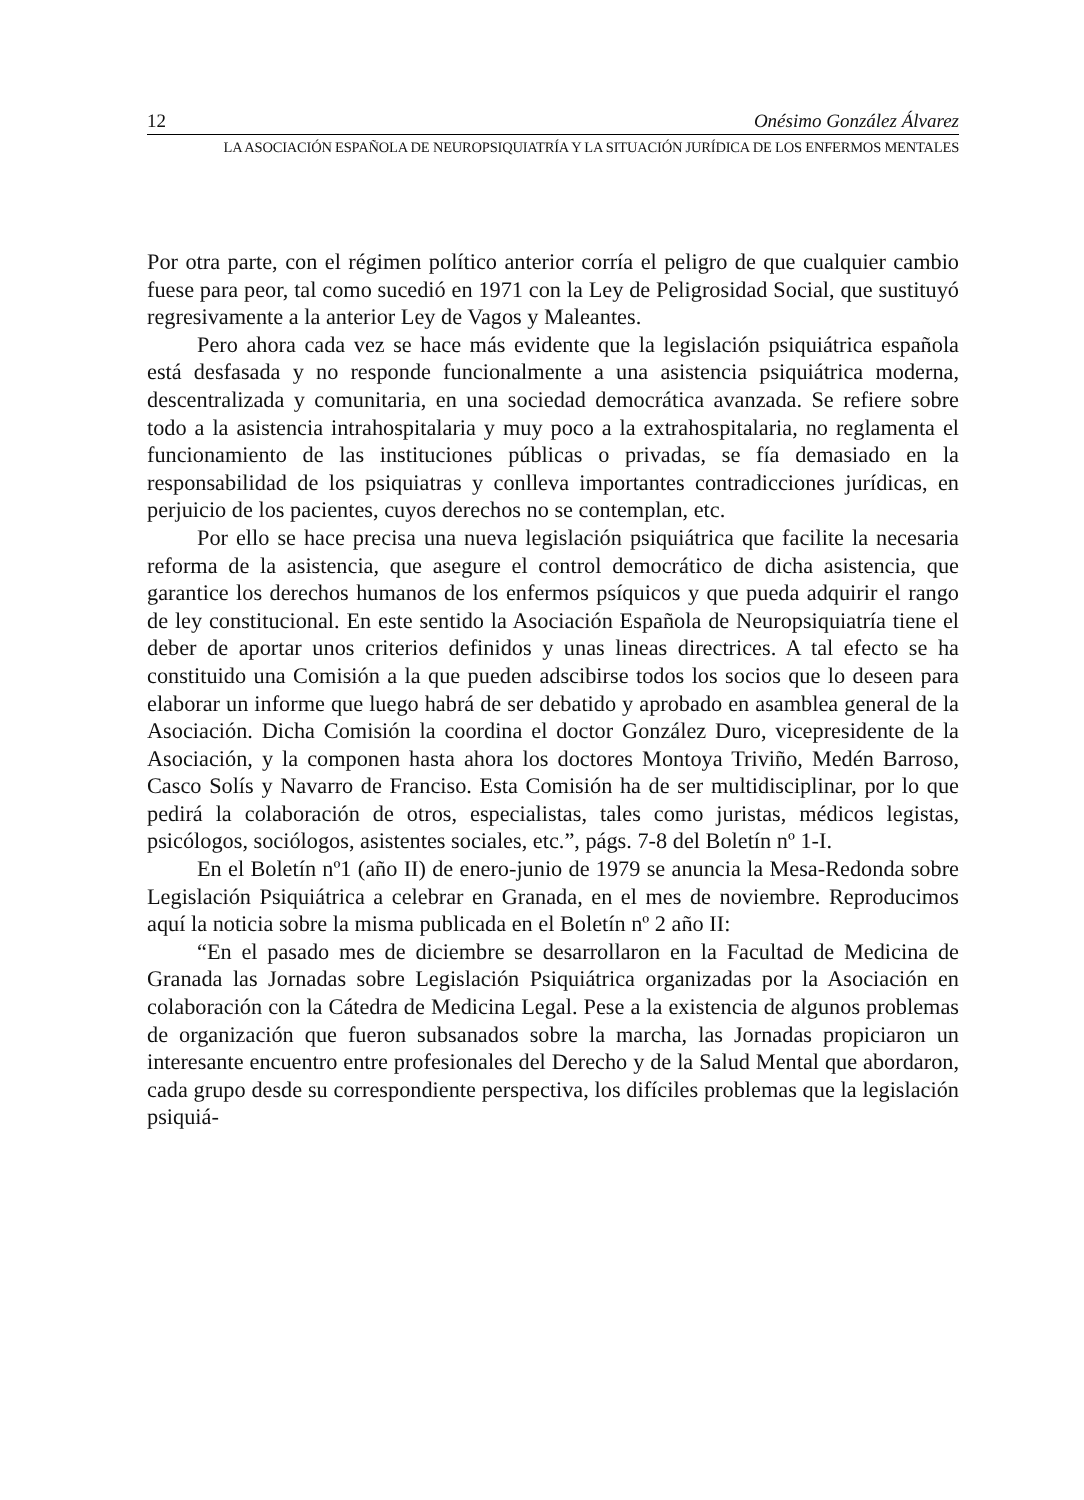12 Onésimo González Álvarez
LA ASOCIACIÓN ESPAÑOLA DE NEUROPSIQUIATRÍA Y LA SITUACIÓN JURÍDICA DE LOS ENFERMOS MENTALES
Por otra parte, con el régimen político anterior corría el peligro de que cualquier cambio fuese para peor, tal como sucedió en 1971 con la Ley de Peligrosidad Social, que sustituyó regresivamente a la anterior Ley de Vagos y Maleantes.
Pero ahora cada vez se hace más evidente que la legislación psiquiátrica española está desfasada y no responde funcionalmente a una asistencia psiquiátrica moderna, descentralizada y comunitaria, en una sociedad democrática avanzada. Se refiere sobre todo a la asistencia intrahospitalaria y muy poco a la extrahospitalaria, no reglamenta el funcionamiento de las instituciones públicas o privadas, se fía demasiado en la responsabilidad de los psiquiatras y conlleva importantes contradicciones jurídicas, en perjuicio de los pacientes, cuyos derechos no se contemplan, etc.
Por ello se hace precisa una nueva legislación psiquiátrica que facilite la necesaria reforma de la asistencia, que asegure el control democrático de dicha asistencia, que garantice los derechos humanos de los enfermos psíquicos y que pueda adquirir el rango de ley constitucional. En este sentido la Asociación Española de Neuropsiquiatría tiene el deber de aportar unos criterios definidos y unas lineas directrices. A tal efecto se ha constituido una Comisión a la que pueden adscibirse todos los socios que lo deseen para elaborar un informe que luego habrá de ser debatido y aprobado en asamblea general de la Asociación. Dicha Comisión la coordina el doctor González Duro, vicepresidente de la Asociación, y la componen hasta ahora los doctores Montoya Triviño, Medén Barroso, Casco Solís y Navarro de Franciso. Esta Comisión ha de ser multidisciplinar, por lo que pedirá la colaboración de otros, especialistas, tales como juristas, médicos legistas, psicólogos, sociólogos, asistentes sociales, etc.”, págs. 7-8 del Boletín nº 1-I.
En el Boletín nº1 (año II) de enero-junio de 1979 se anuncia la Mesa-Redonda sobre Legislación Psiquiátrica a celebrar en Granada, en el mes de noviembre. Reproducimos aquí la noticia sobre la misma publicada en el Boletín nº 2 año II:
“En el pasado mes de diciembre se desarrollaron en la Facultad de Medicina de Granada las Jornadas sobre Legislación Psiquiátrica organizadas por la Asociación en colaboración con la Cátedra de Medicina Legal. Pese a la existencia de algunos problemas de organización que fueron subsanados sobre la marcha, las Jornadas propiciaron un interesante encuentro entre profesionales del Derecho y de la Salud Mental que abordaron, cada grupo desde su correspondiente perspectiva, los difíciles problemas que la legislación psiquiá-